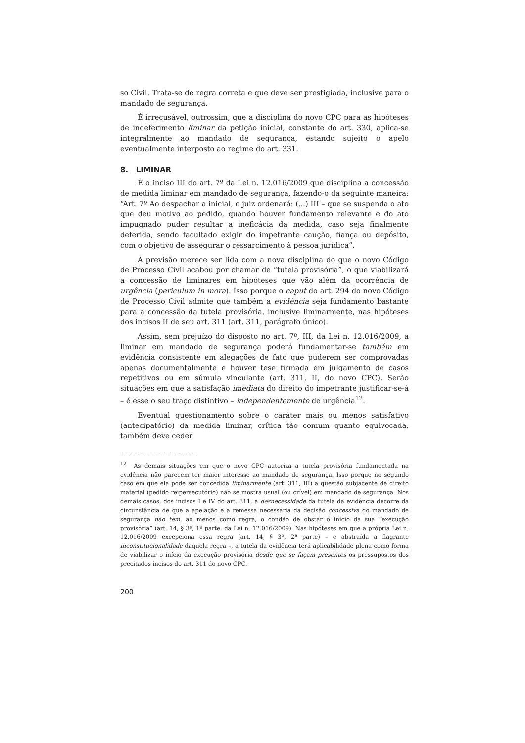so Civil. Trata-se de regra correta e que deve ser prestigiada, inclusive para o mandado de segurança.
É irrecusável, outrossim, que a disciplina do novo CPC para as hipóteses de indeferimento liminar da petição inicial, constante do art. 330, aplica-se integralmente ao mandado de segurança, estando sujeito o apelo eventualmente interposto ao regime do art. 331.
8. LIMINAR
É o inciso III do art. 7º da Lei n. 12.016/2009 que disciplina a concessão de medida liminar em mandado de segurança, fazendo-o da seguinte maneira: “Art. 7º Ao despachar a inicial, o juiz ordenará: (...) III – que se suspenda o ato que deu motivo ao pedido, quando houver fundamento relevante e do ato impugnado puder resultar a ineficácia da medida, caso seja finalmente deferida, sendo facultado exigir do impetrante caução, fiança ou depósito, com o objetivo de assegurar o ressarcimento à pessoa jurídica”.
A previsão merece ser lida com a nova disciplina do que o novo Código de Processo Civil acabou por chamar de “tutela provisória”, o que viabilizará a concessão de liminares em hipóteses que vão além da ocorrência de urgência (periculum in mora). Isso porque o caput do art. 294 do novo Código de Processo Civil admite que também a evidência seja fundamento bastante para a concessão da tutela provisória, inclusive liminarmente, nas hipóteses dos incisos II de seu art. 311 (art. 311, parágrafo único).
Assim, sem prejuízo do disposto no art. 7º, III, da Lei n. 12.016/2009, a liminar em mandado de segurança poderá fundamentar-se também em evidência consistente em alegações de fato que puderem ser comprovadas apenas documentalmente e houver tese firmada em julgamento de casos repetitivos ou em súmula vinculante (art. 311, II, do novo CPC). Serão situações em que a satisfação imediata do direito do impetrante justificar-se-á – é esse o seu traço distintivo – independentemente de urgência<sup>12</sup>.
Eventual questionamento sobre o caráter mais ou menos satisfativo (antecipatório) da medida liminar, crítica tão comum quanto equivocada, também deve ceder
<sup>12</sup> As demais situações em que o novo CPC autoriza a tutela provisória fundamentada na evidência não parecem ter maior interesse ao mandado de segurança. Isso porque no segundo caso em que ela pode ser concedida liminarmente (art. 311, III) a questão subjacente de direito material (pedido reipersecutório) não se mostra usual (ou crível) em mandado de segurança. Nos demais casos, dos incisos I e IV do art. 311, a desnecessidade da tutela da evidência decorre da circunstância de que a apelação e a remessa necessária da decisão concessiva do mandado de segurança não tem, ao menos como regra, o condão de obstar o início da sua “execução provisória” (art. 14, § 3º, 1ª parte, da Lei n. 12.016/2009). Nas hipóteses em que a própria Lei n. 12.016/2009 excepciona essa regra (art. 14, § 3º, 2ª parte) – e abstraída a flagrante inconstitucionalidade daquela regra –, a tutela da evidência terá aplicabilidade plena como forma de viabilizar o início da execução provisória desde que se façam presentes os pressupostos dos precitados incisos do art. 311 do novo CPC.
200